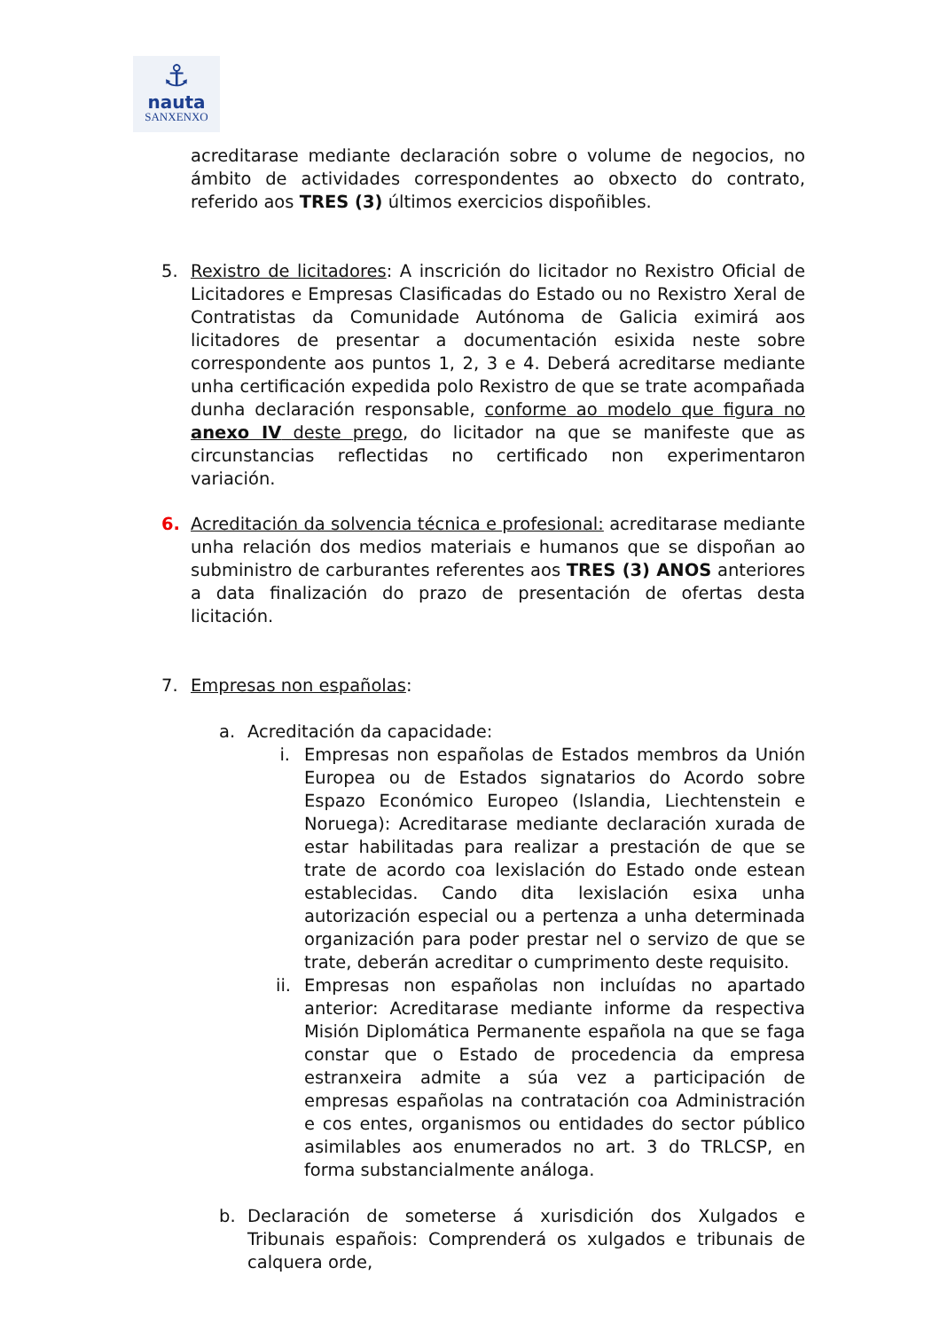⚓
nauta
SANXENXO
acreditarase mediante declaración sobre o volume de negocios, no ámbito de actividades correspondentes ao obxecto do contrato, referido aos TRES (3) últimos exercicios dispoñibles.
5. Rexistro de licitadores: A inscrición do licitador no Rexistro Oficial de Licitadores e Empresas Clasificadas do Estado ou no Rexistro Xeral de Contratistas da Comunidade Autónoma de Galicia eximirá aos licitadores de presentar a documentación esixida neste sobre correspondente aos puntos 1, 2, 3 e 4. Deberá acreditarse mediante unha certificación expedida polo Rexistro de que se trate acompañada dunha declaración responsable, conforme ao modelo que figura no anexo IV deste prego, do licitador na que se manifeste que as circunstancias reflectidas no certificado non experimentaron variación.
6. Acreditación da solvencia técnica e profesional: acreditarase mediante unha relación dos medios materiais e humanos que se dispoñan ao subministro de carburantes referentes aos TRES (3) ANOS anteriores a data finalización do prazo de presentación de ofertas desta licitación.
7. Empresas non españolas:
a. Acreditación da capacidade:
i. Empresas non españolas de Estados membros da Unión Europea ou de Estados signatarios do Acordo sobre Espazo Económico Europeo (Islandia, Liechtenstein e Noruega): Acreditarase mediante declaración xurada de estar habilitadas para realizar a prestación de que se trate de acordo coa lexislación do Estado onde estean establecidas. Cando dita lexislación esixa unha autorización especial ou a pertenza a unha determinada organización para poder prestar nel o servizo de que se trate, deberán acreditar o cumprimento deste requisito.
ii.
Empresas non españolas non incluídas no apartado anterior: Acreditarase mediante informe da respectiva Misión Diplomática Permanente española na que se faga constar que o Estado de procedencia da empresa estranxeira admite a súa vez a participación de empresas españolas na contratación coa Administración e cos entes, organismos ou entidades do sector público asimilables aos enumerados no art. 3 do TRLCSP, en forma substancialmente análoga.
b. Declaración de someterse á xurisdición dos Xulgados e Tribunais españois: Comprenderá os xulgados e tribunais de calquera orde,